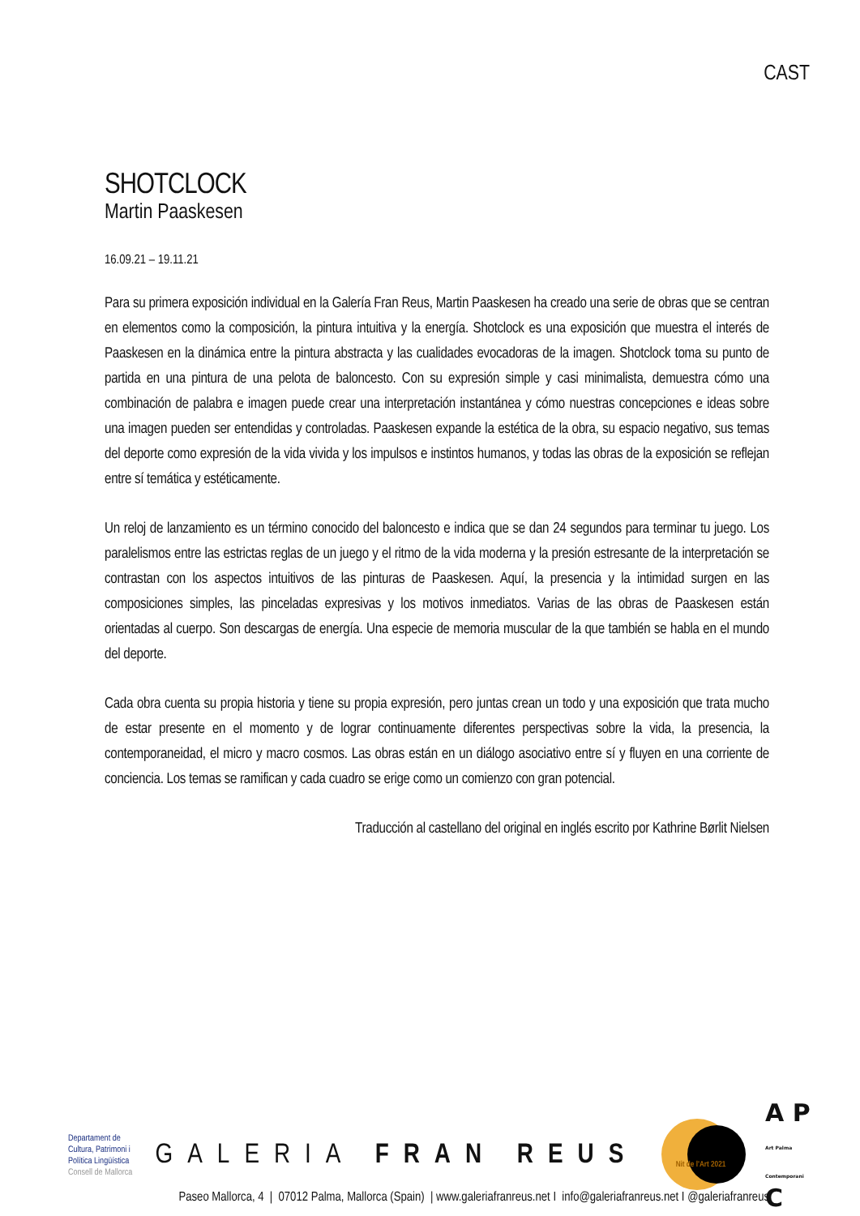CAST
SHOTCLOCK
Martin Paaskesen
16.09.21 – 19.11.21
Para su primera exposición individual en la Galería Fran Reus, Martin Paaskesen ha creado una serie de obras que se centran en elementos como la composición, la pintura intuitiva y la energía. Shotclock es una exposición que muestra el interés de Paaskesen en la dinámica entre la pintura abstracta y las cualidades evocadoras de la imagen. Shotclock toma su punto de partida en una pintura de una pelota de baloncesto. Con su expresión simple y casi minimalista, demuestra cómo una combinación de palabra e imagen puede crear una interpretación instantánea y cómo nuestras concepciones e ideas sobre una imagen pueden ser entendidas y controladas. Paaskesen expande la estética de la obra, su espacio negativo, sus temas del deporte como expresión de la vida vivida y los impulsos e instintos humanos, y todas las obras de la exposición se reflejan entre sí temática y estéticamente.
Un reloj de lanzamiento es un término conocido del baloncesto e indica que se dan 24 segundos para terminar tu juego. Los paralelismos entre las estrictas reglas de un juego y el ritmo de la vida moderna y la presión estresante de la interpretación se contrastan con los aspectos intuitivos de las pinturas de Paaskesen. Aquí, la presencia y la intimidad surgen en las composiciones simples, las pinceladas expresivas y los motivos inmediatos. Varias de las obras de Paaskesen están orientadas al cuerpo. Son descargas de energía. Una especie de memoria muscular de la que también se habla en el mundo del deporte.
Cada obra cuenta su propia historia y tiene su propia expresión, pero juntas crean un todo y una exposición que trata mucho de estar presente en el momento y de lograr continuamente diferentes perspectivas sobre la vida, la presencia, la contemporaneidad, el micro y macro cosmos. Las obras están en un diálogo asociativo entre sí y fluyen en una corriente de conciencia. Los temas se ramifican y cada cuadro se erige como un comienzo con gran potencial.
Traducción al castellano del original en inglés escrito por Kathrine Børlit Nielsen
Departament de
Cultura, Patrimoni i
Política Lingüística
Consell de Mallorca
GALERIA FRAN REUS
Nit de l'Art 2021
A P
Art Palma Contemporani C
Paseo Mallorca, 4 | 07012 Palma, Mallorca (Spain) | www.galeriafranreus.net I info@galeriafranreus.net I @galeriafranreus